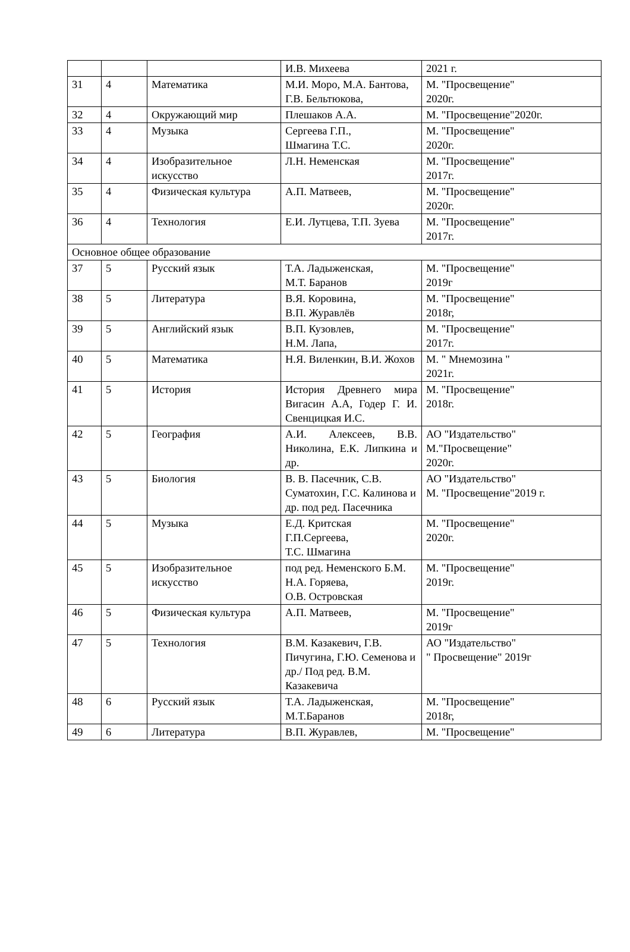| | | | И.В. Михеева | 2021 г. |
| 31 | 4 | Математика | М.И. Моро, М.А. Бантова, Г.В. Бельтюкова, | М. "Просвещение" 2020г. |
| 32 | 4 | Окружающий мир | Плешаков А.А. | М. "Просвещение"2020г. |
| 33 | 4 | Музыка | Сергеева Г.П., Шмагина Т.С. | М. "Просвещение" 2020г. |
| 34 | 4 | Изобразительное искусство | Л.Н. Неменская | М. "Просвещение" 2017г. |
| 35 | 4 | Физическая культура | А.П. Матвеев, | М. "Просвещение" 2020г. |
| 36 | 4 | Технология | Е.И. Лутцева, Т.П. Зуева | М. "Просвещение" 2017г. |
| Основное общее образование | | | | |
| 37 | 5 | Русский язык | Т.А. Ладыженская, М.Т. Баранов | М. "Просвещение" 2019г |
| 38 | 5 | Литература | В.Я. Коровина, В.П. Журавлёв | М. "Просвещение" 2018г, |
| 39 | 5 | Английский язык | В.П. Кузовлев, Н.М. Лапа, | М. "Просвещение" 2017г. |
| 40 | 5 | Математика | Н.Я. Виленкин, В.И. Жохов | М. " Мнемозина " 2021г. |
| 41 | 5 | История | История Древнего мира Вигасин А.А, Годер Г. И. Свенцицкая И.С. | М. "Просвещение" 2018г. |
| 42 | 5 | География | А.И. Алексеев, В.В. Николина, Е.К. Липкина и др. | АО "Издательство" М."Просвещение" 2020г. |
| 43 | 5 | Биология | В. В. Пасечник, С.В. Суматохин, Г.С. Калинова и др. под ред. Пасечника | АО "Издательство" М. "Просвещение"2019 г. |
| 44 | 5 | Музыка | Е.Д. Критская Г.П.Сергеева, Т.С. Шмагина | М. "Просвещение" 2020г. |
| 45 | 5 | Изобразительное искусство | под ред. Неменского Б.М. Н.А. Горяева, О.В. Островская | М. "Просвещение" 2019г. |
| 46 | 5 | Физическая культура | А.П. Матвеев, | М. "Просвещение" 2019г |
| 47 | 5 | Технология | В.М. Казакевич, Г.В. Пичугина, Г.Ю. Семенова и др./ Под ред. В.М. Казакевича | АО "Издательство" " Просвещение" 2019г |
| 48 | 6 | Русский язык | Т.А. Ладыженская, М.Т.Баранов | М. "Просвещение" 2018г, |
| 49 | 6 | Литература | В.П. Журавлев, | М. "Просвещение" |